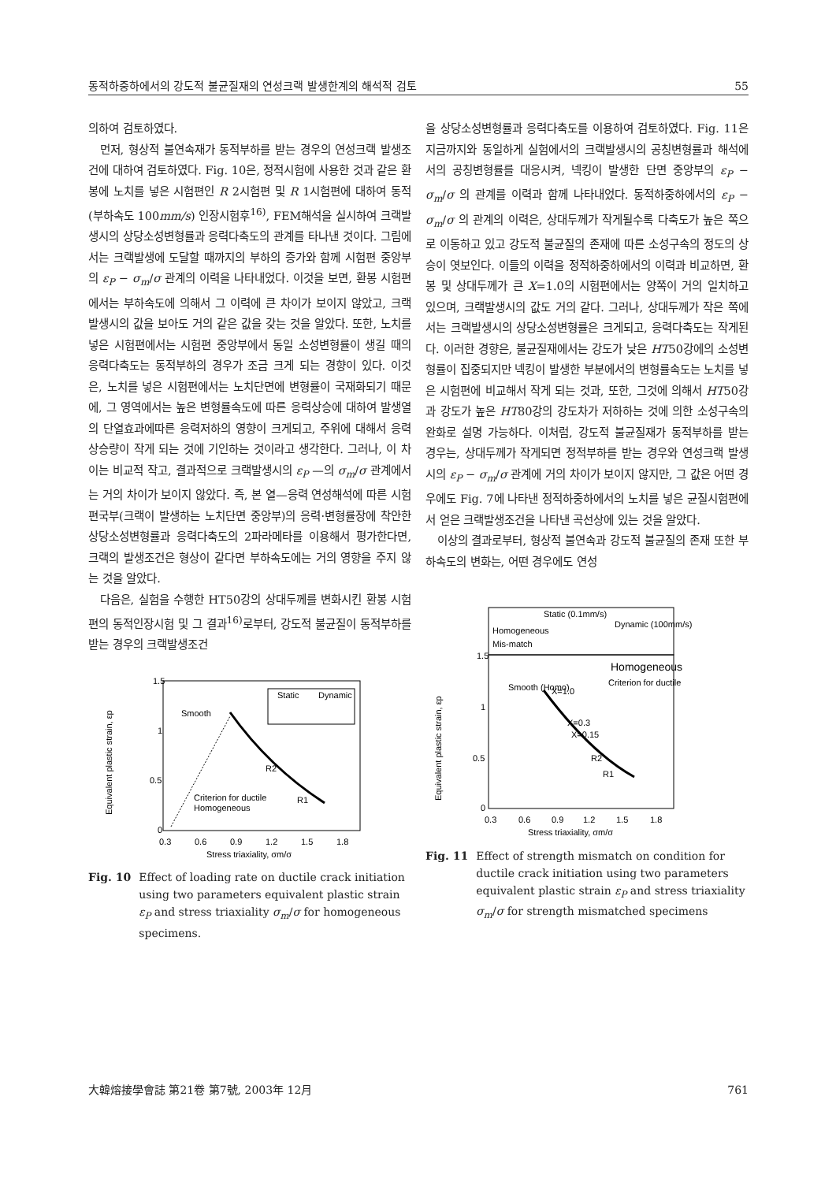동적하중하에서의 강도적 불균질재의 연성크랙 발생한계의 해석적 검토 55
의하여 검토하였다.
먼저, 형상적 불연속재가 동적부하를 받는 경우의 연성크랙 발생조건에 대하여 검토하였다. Fig. 10은, 정적시험에 사용한 것과 같은 환봉에 노치를 넣은 시험편인 R 2시험편 및 R 1시험편에 대하여 동적 (부하속도 100mm/s) 인장시험후<sup>16)</sup>, FEM해석을 실시하여 크랙발생시의 상당소성변형률과 응력다축도의 관계를 타나낸 것이다. 그림에서는 크랙발생에 도달할 때까지의 부하의 증가와 함께 시험편 중앙부의 ε<sub>P</sub> − σ<sub>m</sub>/σ 관계의 이력을 나타내었다. 이것을 보면, 환봉 시험편에서는 부하속도에 의해서 그 이력에 큰 차이가 보이지 않았고, 크랙발생시의 값을 보아도 거의 같은 값을 갖는 것을 알았다. 또한, 노치를 넣은 시험편에서는 시험편 중앙부에서 동일 소성변형률이 생길 때의 응력다축도는 동적부하의 경우가 조금 크게 되는 경향이 있다. 이것은, 노치를 넣은 시험편에서는 노치단면에 변형률이 국재화되기 때문에, 그 영역에서는 높은 변형률속도에 따른 응력상승에 대하여 발생열의 단열효과에따른 응력저하의 영향이 크게되고, 주위에 대해서 응력상승량이 작게 되는 것에 기인하는 것이라고 생각한다. 그러나, 이 차이는 비교적 작고, 결과적으로 크랙발생시의 ε<sub>P</sub> —의 σ<sub>m</sub>/σ 관계에서는 거의 차이가 보이지 않았다. 즉, 본 열—응력 연성해석에 따른 시험편국부(크랙이 발생하는 노치단면 중앙부)의 응력·변형률장에 착안한 상당소성변형률과 응력다축도의 2파라메타를 이용해서 평가한다면, 크랙의 발생조건은 형상이 같다면 부하속도에는 거의 영향을 주지 않는 것을 알았다.
다음은, 실험을 수행한 HT50강의 상대두께를 변화시킨 환봉 시험편의 동적인장시험 및 그 결과<sup>16)</sup>로부터, 강도적 불균질이 동적부하를 받는 경우의 크랙발생조건
1.5
1
0.5
0
0.3
0.6
0.9
1.2
1.5
1.8
Stress triaxiality, σm/σ
Equivalent plastic strain, εp
Smooth
R2
R1
Criterion for ductile
Homogeneous
Static
Dynamic
Fig. 10 Effect of loading rate on ductile crack initiation using two parameters equivalent plastic strain ε<sub>P</sub> and stress triaxiality σ<sub>m</sub>/σ for homogeneous specimens.
을 상당소성변형률과 응력다축도를 이용하여 검토하였다. Fig. 11은 지금까지와 동일하게 실험에서의 크랙발생시의 공칭변형률과 해석에서의 공칭변형률를 대응시켜, 넥킹이 발생한 단면 중앙부의 ε<sub>P</sub> − σ<sub>m</sub>/σ 의 관계를 이력과 함께 나타내었다. 동적하중하에서의 ε<sub>P</sub> − σ<sub>m</sub>/σ 의 관계의 이력은, 상대두께가 작게될수록 다축도가 높은 쪽으로 이동하고 있고 강도적 불균질의 존재에 따른 소성구속의 정도의 상승이 엿보인다. 이들의 이력을 정적하중하에서의 이력과 비교하면, 환봉 및 상대두께가 큰 X=1.0의 시험편에서는 양쪽이 거의 일치하고 있으며, 크랙발생시의 값도 거의 같다. 그러나, 상대두께가 작은 쪽에서는 크랙발생시의 상당소성변형률은 크게되고, 응력다축도는 작게된다. 이러한 경향은, 불균질재에서는 강도가 낮은 HT50강에의 소성변형률이 집중되지만 넥킹이 발생한 부분에서의 변형률속도는 노치를 넣은 시험편에 비교해서 작게 되는 것과, 또한, 그것에 의해서 HT50강과 강도가 높은 HT80강의 강도차가 저하하는 것에 의한 소성구속의 완화로 설명 가능하다. 이처럼, 강도적 불균질재가 동적부하를 받는 경우는, 상대두께가 작게되면 정적부하를 받는 경우와 연성크랙 발생시의 ε<sub>P</sub> − σ<sub>m</sub>/σ 관계에 거의 차이가 보이지 않지만, 그 값은 어떤 경우에도 Fig. 7에 나타낸 정적하중하에서의 노치를 넣은 균질시험편에서 얻은 크랙발생조건을 나타낸 곡선상에 있는 것을 알았다.
이상의 결과로부터, 형상적 불연속과 강도적 불균질의 존재 또한 부하속도의 변화는, 어떤 경우에도 연성
Static (0.1mm/s)
Dynamic (100mm/s)
Homogeneous
Mis-match
1.5
1
0.5
0
0.3
0.6
0.9
1.2
1.5
1.8
Stress triaxiality, σm/σ
Equivalent plastic strain, εp
Homogeneous
Smooth (Homo)
X=1.0
X=0.3
X=0.15
R2
R1
Criterion for ductile
Fig. 11 Effect of strength mismatch on condition for ductile crack initiation using two parameters equivalent plastic strain ε<sub>P</sub> and stress triaxiality σ<sub>m</sub>/σ for strength mismatched specimens
大韓熔接學會誌 第21卷 第7號, 2003年 12月 761